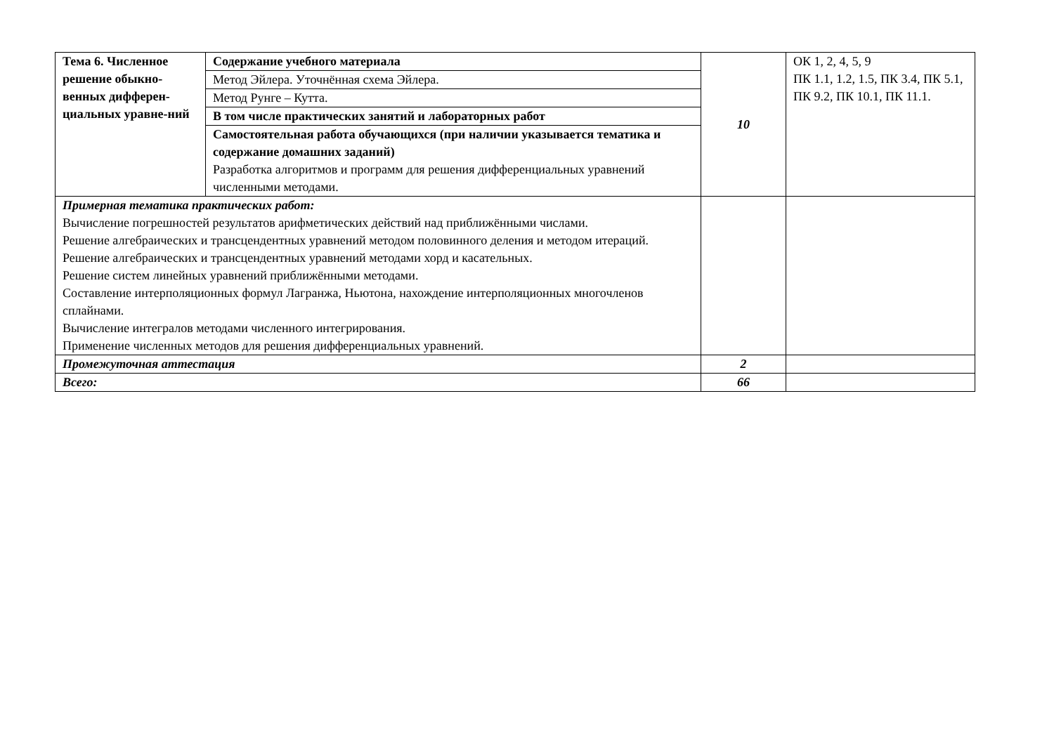| Тема 6. Численное решение обыкно-венных дифферен-циальных уравне-ний | Содержание учебного материала | 10 | ОК 1, 2, 4, 5, 9 ПК 1.1, 1.2, 1.5, ПК 3.4, ПК 5.1, ПК 9.2, ПК 10.1, ПК 11.1. |
| | Метод Эйлера. Уточнённая схема Эйлера. | | |
| | Метод Рунге – Кутта. | | |
| | В том числе практических занятий и лабораторных работ | | |
| | Самостоятельная работа обучающихся (при наличии указывается тематика и содержание домашних заданий) Разработка алгоритмов и программ для решения дифференциальных уравнений численными методами. | | |
| Примерная тематика практических работ: Вычисление погрешностей результатов арифметических действий над приближёнными числами. Решение алгебраических и трансцендентных уравнений методом половинного деления и методом итераций. Решение алгебраических и трансцендентных уравнений методами хорд и касательных. Решение систем линейных уравнений приближёнными методами. Составление интерполяционных формул Лагранжа, Ньютона, нахождение интерполяционных многочленов сплайнами. Вычисление интегралов методами численного интегрирования. Применение численных методов для решения дифференциальных уравнений. | | | |
| Промежуточная аттестация | | 2 | |
| Всего: | | 66 | |